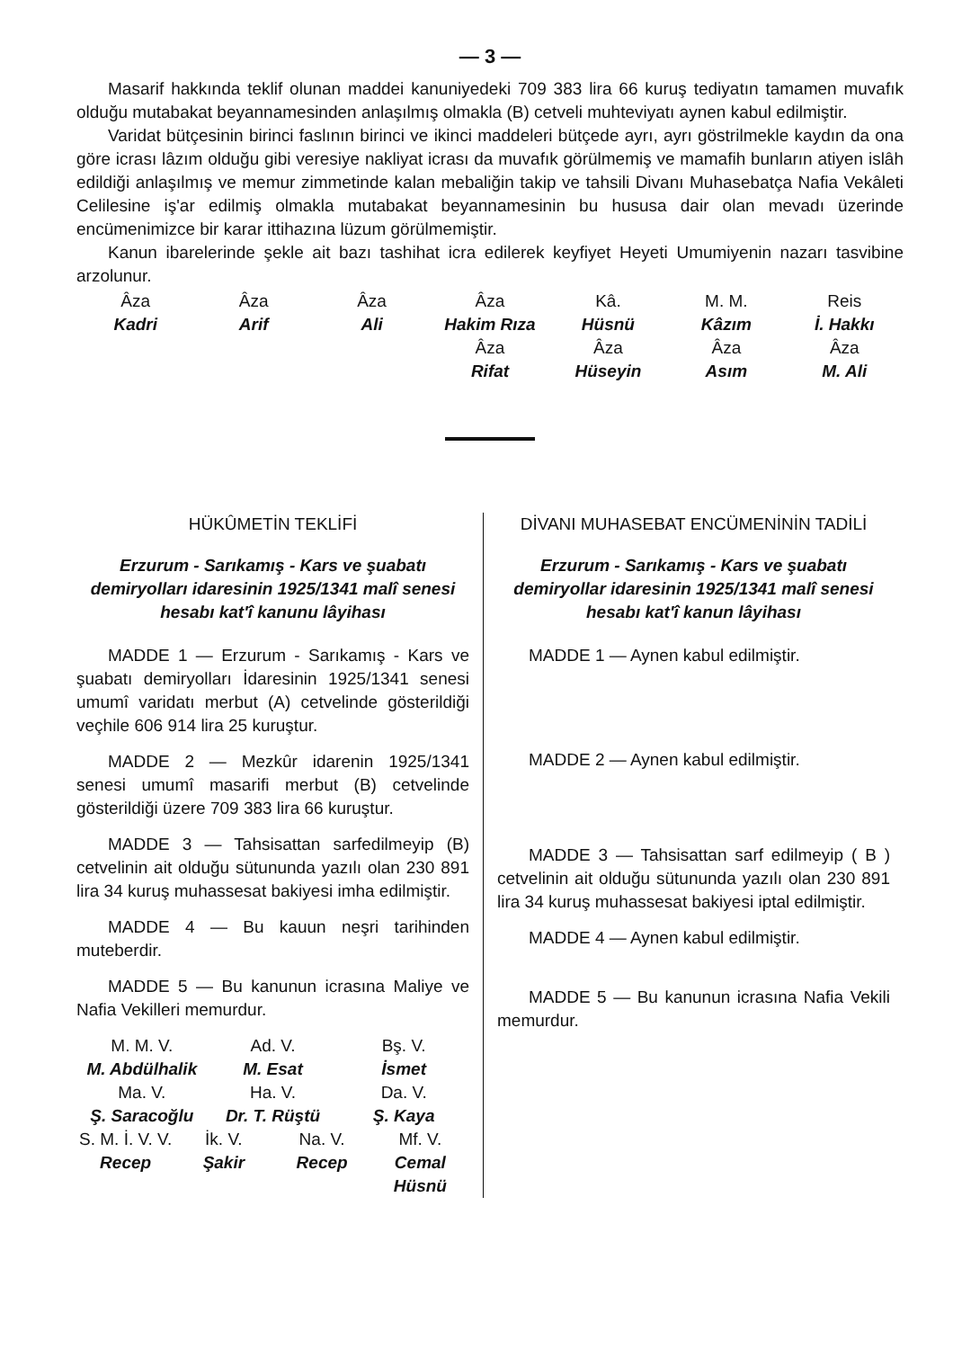— 3 —
Masarif hakkında teklif olunan maddei kanuniyedeki 709 383 lira 66 kuruş tediyatın tamamen muvafık olduğu mutabakat beyannamesinden anlaşılmış olmakla (B) cetveli muhteviyatı aynen kabul edilmiştir.
Varidat bütçesinin birinci faslının birinci ve ikinci maddeleri bütçede ayrı, ayrı göstrilmekle kaydın da ona göre icrası lâzım olduğu gibi veresiye nakliyat icrası da muvafık görülmemiş ve mamafih bunların atiyen islâh edildiği anlaşılmış ve memur zimmetinde kalan mebaliğin takip ve tahsili Divanı Muhasebatça Nafia Vekâleti Celilesine iş'ar edilmiş olmakla mutabakat beyannamesinin bu hususa dair olan mevadı üzerinde encümenimizce bir karar ittihazına lüzum görülmemiştir.
Kanun ibarelerinde şekle ait bazı tashihat icra edilerek keyfiyet Heyeti Umumiyenin nazarı tasvibine arzolunur.
Âza
Kadri
Âza
Arif
Âza
Ali
Âza
Hakim Rıza
Kâ.
Hüsnü
M. M.
Kâzım
Reis
İ. Hakkı
Âza
Rifat
Âza
Hüseyin
Âza
Asım
Âza
M. Ali
HÜKÛMETİN TEKLİFİ
Erzurum - Sarıkamış - Kars ve şuabatı demiryolları idaresinin 1925/1341 malî senesi hesabı kat'î kanunu lâyihası
MADDE 1 — Erzurum - Sarıkamış - Kars ve şuabatı demiryolları İdaresinin 1925/1341 senesi umumî varidatı merbut (A) cetvelinde gösterildiği veçhile 606 914 lira 25 kuruştur.
MADDE 2 — Mezkûr idarenin 1925/1341 senesi umumî masarifi merbut (B) cetvelinde gösterildiği üzere 709 383 lira 66 kuruştur.
MADDE 3 — Tahsisattan sarfedilmeyip (B) cetvelinin ait olduğu sütununda yazılı olan 230 891 lira 34 kuruş muhassesat bakiyesi imha edilmiştir.
MADDE 4 — Bu kauun neşri tarihinden muteberdir.
MADDE 5 — Bu kanunun icrasına Maliye ve Nafia Vekilleri memurdur.
M. M. V.
M. Abdülhalik
Ad. V.
M. Esat
Bş. V.
İsmet
Ma. V.
Ş. Saracoğlu
Ha. V.
Dr. T. Rüştü
Da. V.
Ş. Kaya
S. M. İ. V. V.
Recep
İk. V.
Şakir
Na. V.
Recep
Mf. V.
Cemal Hüsnü
DİVANI MUHASEBAT ENCÜMENİNİN TADİLİ
Erzurum - Sarıkamış - Kars ve şuabatı demiryollar idaresinin 1925/1341 malî senesi hesabı kat'î kanun lâyihası
MADDE 1 — Aynen kabul edilmiştir.
MADDE 2 — Aynen kabul edilmiştir.
MADDE 3 — Tahsisattan sarf edilmeyip ( B ) cetvelinin ait olduğu sütununda yazılı olan 230 891 lira 34 kuruş muhassesat bakiyesi iptal edilmiştir.
MADDE 4 — Aynen kabul edilmiştir.
MADDE 5 — Bu kanunun icrasına Nafia Vekili memurdur.